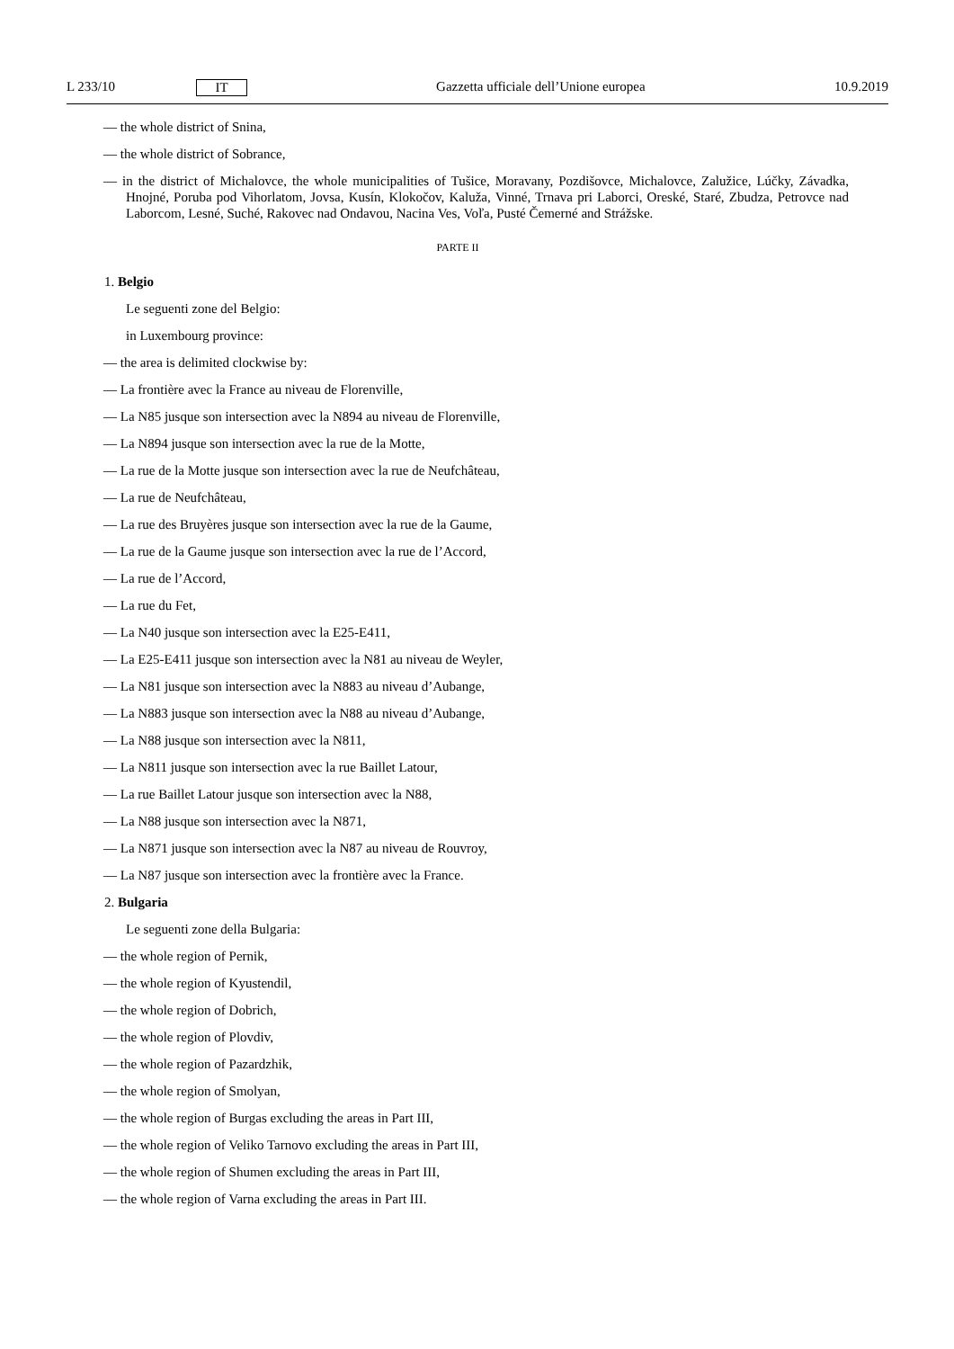L 233/10 IT Gazzetta ufficiale dell’Unione europea 10.9.2019
— the whole district of Snina,
— the whole district of Sobrance,
— in the district of Michalovce, the whole municipalities of Tušice, Moravany, Pozdišovce, Michalovce, Zalužice, Lúčky, Závadka, Hnojné, Poruba pod Vihorlatom, Jovsa, Kusín, Klokočov, Kaluža, Vinné, Trnava pri Laborci, Oreské, Staré, Zbudza, Petrovce nad Laborcom, Lesné, Suché, Rakovec nad Ondavou, Nacina Ves, Voľa, Pusté Čemerné and Strážske.
PARTE II
1. Belgio
Le seguenti zone del Belgio:
in Luxembourg province:
— the area is delimited clockwise by:
— La frontière avec la France au niveau de Florenville,
— La N85 jusque son intersection avec la N894 au niveau de Florenville,
— La N894 jusque son intersection avec la rue de la Motte,
— La rue de la Motte jusque son intersection avec la rue de Neufchâteau,
— La rue de Neufchâteau,
— La rue des Bruyères jusque son intersection avec la rue de la Gaume,
— La rue de la Gaume jusque son intersection avec la rue de l’Accord,
— La rue de l’Accord,
— La rue du Fet,
— La N40 jusque son intersection avec la E25-E411,
— La E25-E411 jusque son intersection avec la N81 au niveau de Weyler,
— La N81 jusque son intersection avec la N883 au niveau d’Aubange,
— La N883 jusque son intersection avec la N88 au niveau d’Aubange,
— La N88 jusque son intersection avec la N811,
— La N811 jusque son intersection avec la rue Baillet Latour,
— La rue Baillet Latour jusque son intersection avec la N88,
— La N88 jusque son intersection avec la N871,
— La N871 jusque son intersection avec la N87 au niveau de Rouvroy,
— La N87 jusque son intersection avec la frontière avec la France.
2. Bulgaria
Le seguenti zone della Bulgaria:
— the whole region of Pernik,
— the whole region of Kyustendil,
— the whole region of Dobrich,
— the whole region of Plovdiv,
— the whole region of Pazardzhik,
— the whole region of Smolyan,
— the whole region of Burgas excluding the areas in Part III,
— the whole region of Veliko Tarnovo excluding the areas in Part III,
— the whole region of Shumen excluding the areas in Part III,
— the whole region of Varna excluding the areas in Part III.